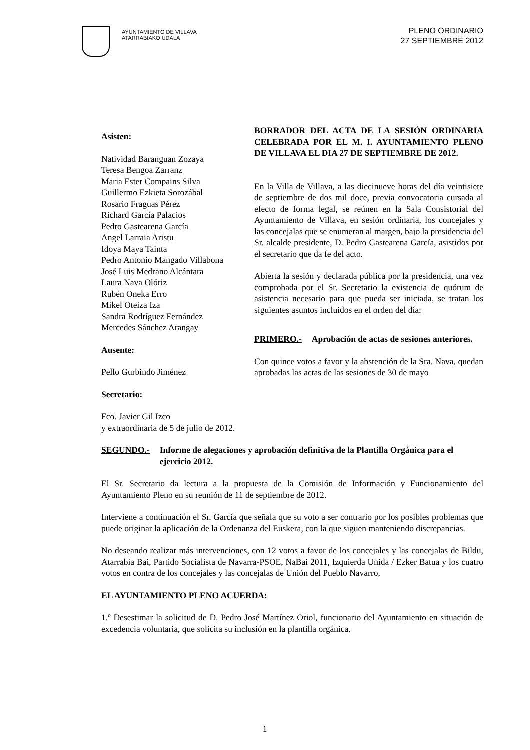AYUNTAMIENTO DE VILLAVA
ATARRABIAKO UDALA
PLENO ORDINARIO
27 SEPTIEMBRE 2012
Asisten:
Natividad Baranguan Zozaya
Teresa Bengoa Zarranz
Maria Ester Compains Silva
Guillermo Ezkieta Sorozábal
Rosario Fraguas Pérez
Richard García Palacios
Pedro Gastearena García
Angel Larraia Aristu
Idoya Maya Tainta
Pedro Antonio Mangado Villabona
José Luis Medrano Alcántara
Laura Nava Olóriz
Rubén Oneka Erro
Mikel Oteiza Iza
Sandra Rodríguez Fernández
Mercedes Sánchez Arangay
Ausente:
Pello Gurbindo Jiménez
Secretario:
Fco. Javier Gil Izco
BORRADOR DEL ACTA DE LA SESIÓN ORDINARIA CELEBRADA POR EL M. I. AYUNTAMIENTO PLENO DE VILLAVA EL DIA 27 DE SEPTIEMBRE DE 2012.
En la Villa de Villava, a las diecinueve horas del día veintisiete de septiembre de dos mil doce, previa convocatoria cursada al efecto de forma legal, se reúnen en la Sala Consistorial del Ayuntamiento de Villava, en sesión ordinaria, los concejales y las concejalas que se enumeran al margen, bajo la presidencia del Sr. alcalde presidente, D. Pedro Gastearena García, asistidos por el secretario que da fe del acto.
Abierta la sesión y declarada pública por la presidencia, una vez comprobada por el Sr. Secretario la existencia de quórum de asistencia necesario para que pueda ser iniciada, se tratan los siguientes asuntos incluidos en el orden del día:
PRIMERO.- Aprobación de actas de sesiones anteriores.
Con quince votos a favor y la abstención de la Sra. Nava, quedan aprobadas las actas de las sesiones de 30 de mayo
y extraordinaria de 5 de julio de 2012.
SEGUNDO.- Informe de alegaciones y aprobación definitiva de la Plantilla Orgánica para el ejercicio 2012.
El Sr. Secretario da lectura a la propuesta de la Comisión de Información y Funcionamiento del Ayuntamiento Pleno en su reunión de 11 de septiembre de 2012.
Interviene a continuación el Sr. García que señala que su voto a ser contrario por los posibles problemas que puede originar la aplicación de la Ordenanza del Euskera, con la que siguen manteniendo discrepancias.
No deseando realizar más intervenciones, con 12 votos a favor de los concejales y las concejalas de Bildu, Atarrabia Bai, Partido Socialista de Navarra-PSOE, NaBai 2011, Izquierda Unida / Ezker Batua y los cuatro votos en contra de los concejales y las concejalas de Unión del Pueblo Navarro,
EL AYUNTAMIENTO PLENO ACUERDA:
1.º Desestimar la solicitud de D. Pedro José Martínez Oriol, funcionario del Ayuntamiento en situación de excedencia voluntaria, que solicita su inclusión en la plantilla orgánica.
1